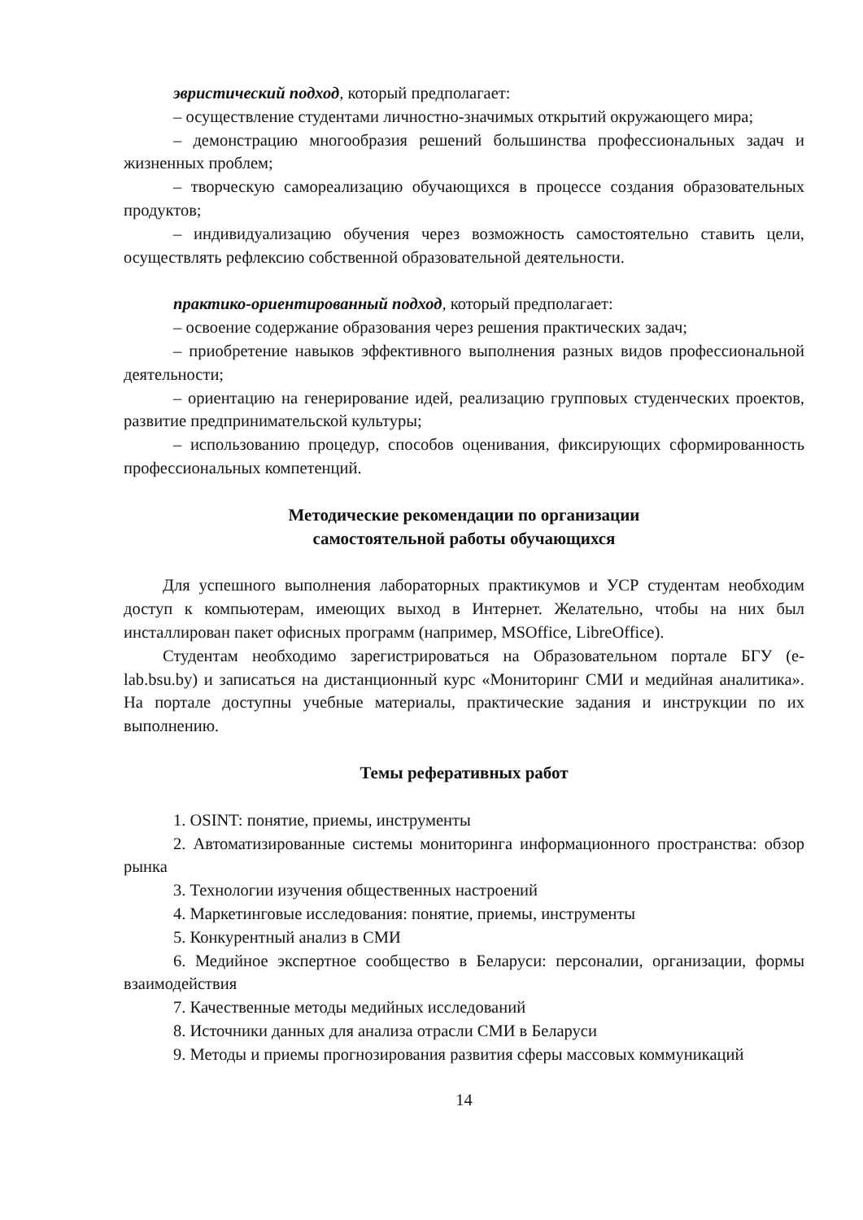эвристический подход, который предполагает:
– осуществление студентами личностно-значимых открытий окружающего мира;
– демонстрацию многообразия решений большинства профессиональных задач и жизненных проблем;
– творческую самореализацию обучающихся в процессе создания образовательных продуктов;
– индивидуализацию обучения через возможность самостоятельно ставить цели, осуществлять рефлексию собственной образовательной деятельности.
практико-ориентированный подход, который предполагает:
– освоение содержание образования через решения практических задач;
– приобретение навыков эффективного выполнения разных видов профессиональной деятельности;
– ориентацию на генерирование идей, реализацию групповых студенческих проектов, развитие предпринимательской культуры;
– использованию процедур, способов оценивания, фиксирующих сформированность профессиональных компетенций.
Методические рекомендации по организации
самостоятельной работы обучающихся
Для успешного выполнения лабораторных практикумов и УСР студентам необходим доступ к компьютерам, имеющих выход в Интернет. Желательно, чтобы на них был инсталлирован пакет офисных программ (например, MSOffice, LibreOffice).
Студентам необходимо зарегистрироваться на Образовательном портале БГУ (e-lab.bsu.by) и записаться на дистанционный курс «Мониторинг СМИ и медийная аналитика». На портале доступны учебные материалы, практические задания и инструкции по их выполнению.
Темы реферативных работ
1. OSINT: понятие, приемы, инструменты
2. Автоматизированные системы мониторинга информационного пространства: обзор рынка
3. Технологии изучения общественных настроений
4. Маркетинговые исследования: понятие, приемы, инструменты
5. Конкурентный анализ в СМИ
6. Медийное экспертное сообщество в Беларуси: персоналии, организации, формы взаимодействия
7. Качественные методы медийных исследований
8. Источники данных для анализа отрасли СМИ в Беларуси
9. Методы и приемы прогнозирования развития сферы массовых коммуникаций
14